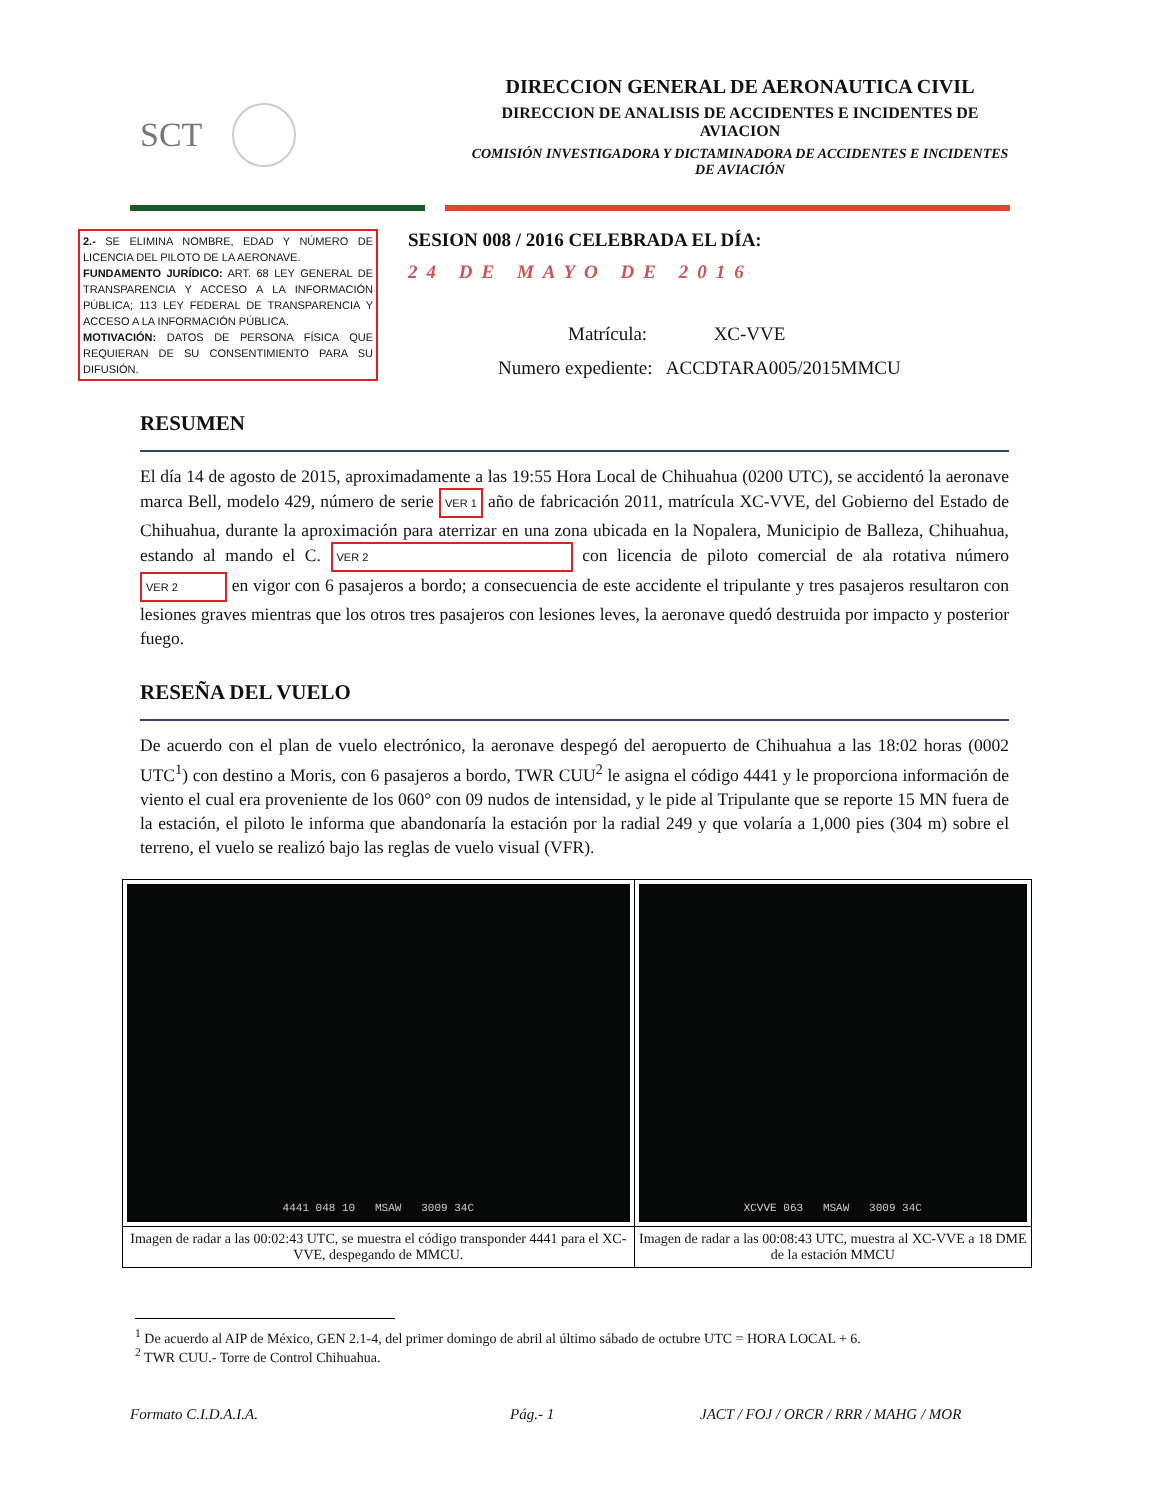SCT
DIRECCION GENERAL DE AERONAUTICA CIVIL
DIRECCION DE ANALISIS DE ACCIDENTES E INCIDENTES DE AVIACION
COMISIÓN INVESTIGADORA Y DICTAMINADORA DE ACCIDENTES E INCIDENTES DE AVIACIÓN
2.- SE ELIMINA NOMBRE, EDAD Y NÚMERO DE LICENCIA DEL PILOTO DE LA AERONAVE.
FUNDAMENTO JURÍDICO: ART. 68 LEY GENERAL DE TRANSPARENCIA Y ACCESO A LA INFORMACIÓN PÚBLICA; 113 LEY FEDERAL DE TRANSPARENCIA Y ACCESO A LA INFORMACIÓN PÚBLICA.
MOTIVACIÓN: DATOS DE PERSONA FÍSICA QUE REQUIERAN DE SU CONSENTIMIENTO PARA SU DIFUSIÓN.
SESION 008 / 2016 CELEBRADA EL DÍA:
24 DE MAYO DE 2016
Matrícula: XC-VVE
Numero expediente: ACCDTARA005/2015MMCU
RESUMEN
El día 14 de agosto de 2015, aproximadamente a las 19:55 Hora Local de Chihuahua (0200 UTC), se accidentó la aeronave marca Bell, modelo 429, número de serie VER 1 año de fabricación 2011, matrícula XC-VVE, del Gobierno del Estado de Chihuahua, durante la aproximación para aterrizar en una zona ubicada en la Nopalera, Municipio de Balleza, Chihuahua, estando al mando el C. VER 2 con licencia de piloto comercial de ala rotativa número VER 2 en vigor con 6 pasajeros a bordo; a consecuencia de este accidente el tripulante y tres pasajeros resultaron con lesiones graves mientras que los otros tres pasajeros con lesiones leves, la aeronave quedó destruida por impacto y posterior fuego.
RESEÑA DEL VUELO
De acuerdo con el plan de vuelo electrónico, la aeronave despegó del aeropuerto de Chihuahua a las 18:02 horas (0002 UTC<sup>1</sup>) con destino a Moris, con 6 pasajeros a bordo, TWR CUU<sup>2</sup> le asigna el código 4441 y le proporciona información de viento el cual era proveniente de los 060° con 09 nudos de intensidad, y le pide al Tripulante que se reporte 15 MN fuera de la estación, el piloto le informa que abandonaría la estación por la radial 249 y que volaría a 1,000 pies (304 m) sobre el terreno, el vuelo se realizó bajo las reglas de vuelo visual (VFR).
| 4441 048 10 MSAW 3009 34C | XCVVE 063 MSAW 3009 34C |
| Imagen de radar a las 00:02:43 UTC, se muestra el código transponder 4441 para el XC-VVE, despegando de MMCU. | Imagen de radar a las 00:08:43 UTC, muestra al XC-VVE a 18 DME de la estación MMCU |
<sup>1</sup> De acuerdo al AIP de México, GEN 2.1-4, del primer domingo de abril al último sábado de octubre UTC = HORA LOCAL + 6.
<sup>2</sup> TWR CUU.- Torre de Control Chihuahua.
Formato C.I.D.A.I.A. Pág.- 1 JACT / FOJ / ORCR / RRR / MAHG / MOR